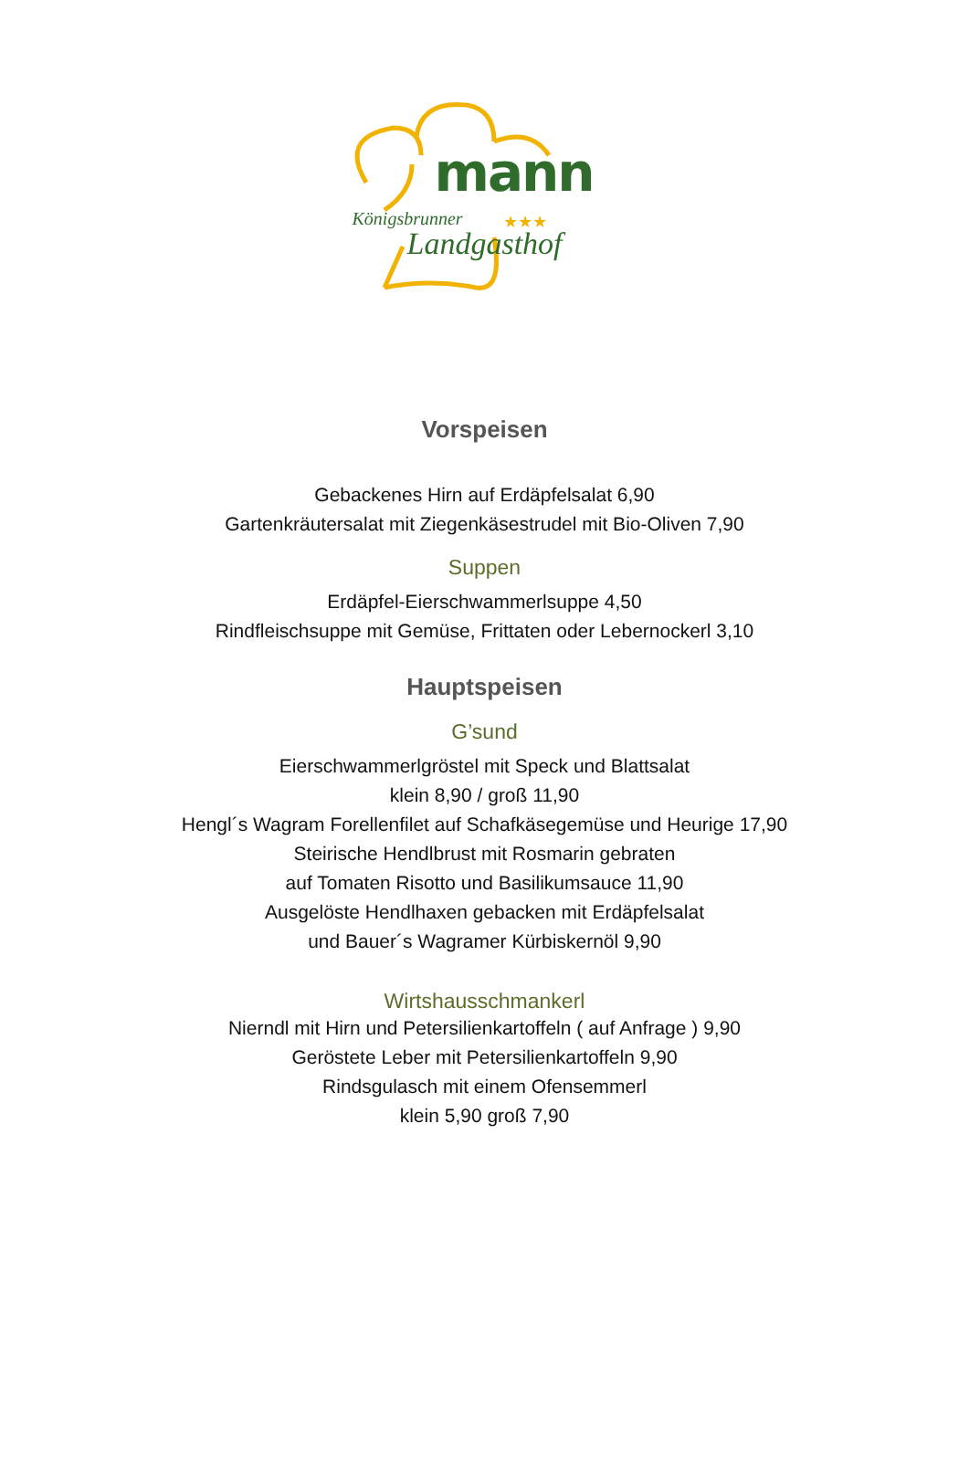mann
Königsbrunner ★★★
Landgasthof
Vorspeisen
Gebackenes Hirn auf Erdäpfelsalat 6,90
Gartenkräutersalat mit Ziegenkäsestrudel mit Bio-Oliven 7,90
Suppen
Erdäpfel-Eierschwammerlsuppe 4,50
Rindfleischsuppe mit Gemüse, Frittaten oder Lebernockerl 3,10
Hauptspeisen
G’sund
Eierschwammerlgröstel mit Speck und Blattsalat
klein 8,90 / groß 11,90
Hengl´s Wagram Forellenfilet auf Schafkäsegemüse und Heurige 17,90
Steirische Hendlbrust mit Rosmarin gebraten
auf Tomaten Risotto und Basilikumsauce 11,90
Ausgelöste Hendlhaxen gebacken mit Erdäpfelsalat
und Bauer´s Wagramer Kürbiskernöl 9,90
Wirtshausschmankerl
Nierndl mit Hirn und Petersilienkartoffeln ( auf Anfrage ) 9,90
Geröstete Leber mit Petersilienkartoffeln 9,90
Rindsgulasch mit einem Ofensemmerl
klein 5,90 groß 7,90